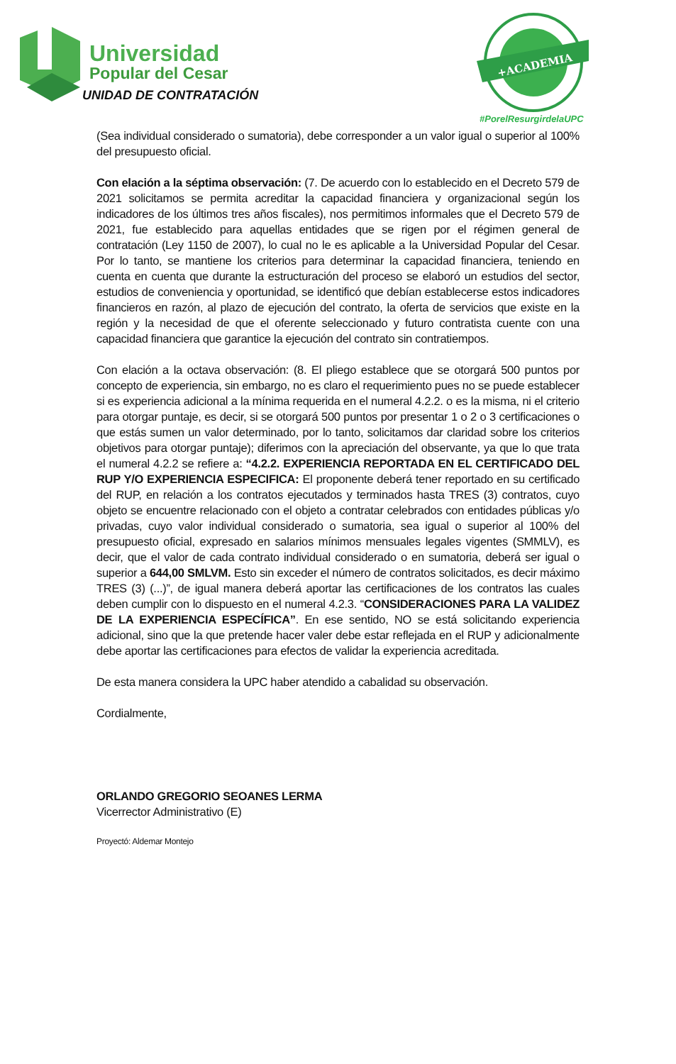Universidad
Popular del Cesar
UNIDAD DE CONTRATACIÓN
+ACADEMIA
#PorelResurgirdelaUPC
(Sea individual considerado o sumatoria), debe corresponder a un valor igual o superior al 100% del presupuesto oficial.
Con elación a la séptima observación: (7. De acuerdo con lo establecido en el Decreto 579 de 2021 solicitamos se permita acreditar la capacidad financiera y organizacional según los indicadores de los últimos tres años fiscales), nos permitimos informales que el Decreto 579 de 2021, fue establecido para aquellas entidades que se rigen por el régimen general de contratación (Ley 1150 de 2007), lo cual no le es aplicable a la Universidad Popular del Cesar. Por lo tanto, se mantiene los criterios para determinar la capacidad financiera, teniendo en cuenta en cuenta que durante la estructuración del proceso se elaboró un estudios del sector, estudios de conveniencia y oportunidad, se identificó que debían establecerse estos indicadores financieros en razón, al plazo de ejecución del contrato, la oferta de servicios que existe en la región y la necesidad de que el oferente seleccionado y futuro contratista cuente con una capacidad financiera que garantice la ejecución del contrato sin contratiempos.
Con elación a la octava observación: (8. El pliego establece que se otorgará 500 puntos por concepto de experiencia, sin embargo, no es claro el requerimiento pues no se puede establecer si es experiencia adicional a la mínima requerida en el numeral 4.2.2. o es la misma, ni el criterio para otorgar puntaje, es decir, si se otorgará 500 puntos por presentar 1 o 2 o 3 certificaciones o que estás sumen un valor determinado, por lo tanto, solicitamos dar claridad sobre los criterios objetivos para otorgar puntaje); diferimos con la apreciación del observante, ya que lo que trata el numeral 4.2.2 se refiere a: “4.2.2. EXPERIENCIA REPORTADA EN EL CERTIFICADO DEL RUP Y/O EXPERIENCIA ESPECIFICA: El proponente deberá tener reportado en su certificado del RUP, en relación a los contratos ejecutados y terminados hasta TRES (3) contratos, cuyo objeto se encuentre relacionado con el objeto a contratar celebrados con entidades públicas y/o privadas, cuyo valor individual considerado o sumatoria, sea igual o superior al 100% del presupuesto oficial, expresado en salarios mínimos mensuales legales vigentes (SMMLV), es decir, que el valor de cada contrato individual considerado o en sumatoria, deberá ser igual o superior a 644,00 SMLVM. Esto sin exceder el número de contratos solicitados, es decir máximo TRES (3) (...)”, de igual manera deberá aportar las certificaciones de los contratos las cuales deben cumplir con lo dispuesto en el numeral 4.2.3. “CONSIDERACIONES PARA LA VALIDEZ DE LA EXPERIENCIA ESPECÍFICA”. En ese sentido, NO se está solicitando experiencia adicional, sino que la que pretende hacer valer debe estar reflejada en el RUP y adicionalmente debe aportar las certificaciones para efectos de validar la experiencia acreditada.
De esta manera considera la UPC haber atendido a cabalidad su observación.
Cordialmente,
ORLANDO GREGORIO SEOANES LERMA
Vicerrector Administrativo (E)
Proyectó: Aldemar Montejo